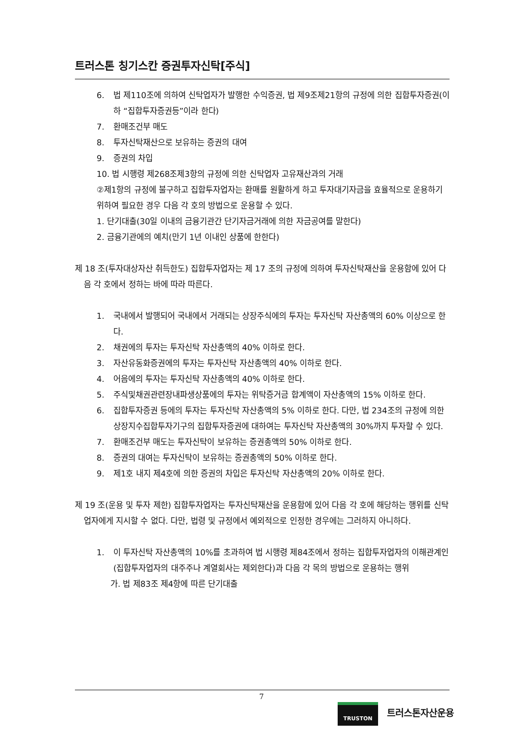트러스톤 칭기스칸 증권투자신탁[주식]
6. 법 제110조에 의하여 신탁업자가 발행한 수익증권, 법 제9조제21항의 규정에 의한 집합투자증권(이하 “집합투자증권등”이라 한다)
7. 환매조건부 매도
8. 투자신탁재산으로 보유하는 증권의 대여
9. 증권의 차입
10. 법 시행령 제268조제3항의 규정에 의한 신탁업자 고유재산과의 거래
②제1항의 규정에 불구하고 집합투자업자는 환매를 원활하게 하고 투자대기자금을 효율적으로 운용하기 위하여 필요한 경우 다음 각 호의 방법으로 운용할 수 있다.
1. 단기대출(30일 이내의 금융기관간 단기자금거래에 의한 자금공여를 말한다)
2. 금융기관에의 예치(만기 1년 이내인 상품에 한한다)
제 18 조(투자대상자산 취득한도) 집합투자업자는 제 17 조의 규정에 의하여 투자신탁재산을 운용함에 있어 다음 각 호에서 정하는 바에 따라 따른다.
1. 국내에서 발행되어 국내에서 거래되는 상장주식에의 투자는 투자신탁 자산총액의 60% 이상으로 한다.
2. 채권에의 투자는 투자신탁 자산총액의 40% 이하로 한다.
3. 자산유동화증권에의 투자는 투자신탁 자산총액의 40% 이하로 한다.
4. 어음에의 투자는 투자신탁 자산총액의 40% 이하로 한다.
5. 주식및채권관련장내파생상품에의 투자는 위탁증거금 합계액이 자산총액의 15% 이하로 한다.
6. 집합투자증권 등에의 투자는 투자신탁 자산총액의 5% 이하로 한다. 다만, 법 234조의 규정에 의한 상장지수집합투자기구의 집합투자증권에 대하여는 투자신탁 자산총액의 30%까지 투자할 수 있다.
7. 환매조건부 매도는 투자신탁이 보유하는 증권총액의 50% 이하로 한다.
8. 증권의 대여는 투자신탁이 보유하는 증권총액의 50% 이하로 한다.
9. 제1호 내지 제4호에 의한 증권의 차입은 투자신탁 자산총액의 20% 이하로 한다.
제 19 조(운용 및 투자 제한) 집합투자업자는 투자신탁재산을 운용함에 있어 다음 각 호에 해당하는 행위를 신탁업자에게 지시할 수 없다. 다만, 법령 및 규정에서 예외적으로 인정한 경우에는 그러하지 아니하다.
1. 이 투자신탁 자산총액의 10%를 초과하여 법 시행령 제84조에서 정하는 집합투자업자의 이해관계인(집합투자업자의 대주주나 계열회사는 제외한다)과 다음 각 목의 방법으로 운용하는 행위
가. 법 제83조 제4항에 따른 단기대출
7
TRUSTON
트러스톤자산운용